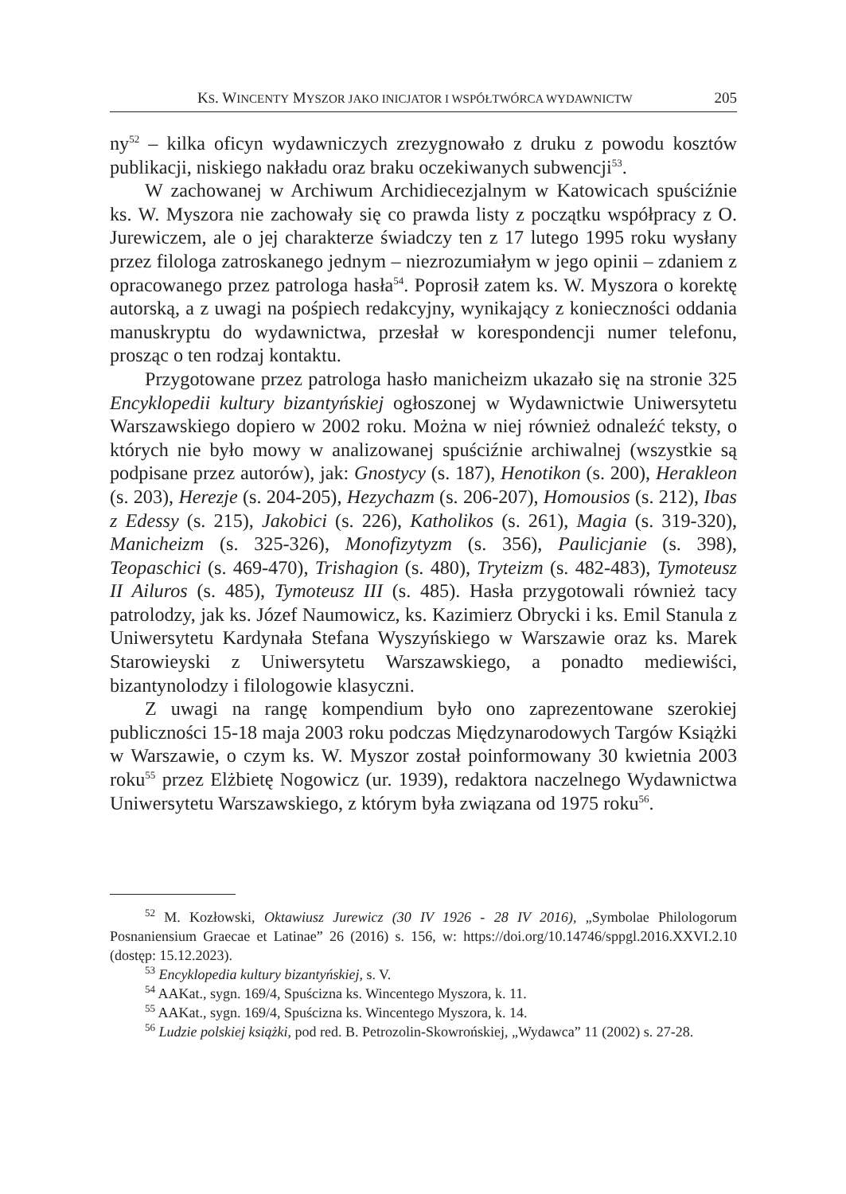KS. WINCENTY MYSZOR JAKO INICJATOR I WSPÓŁTWÓRCA WYDAWNICTW 205
ny<sup>52</sup> – kilka oficyn wydawniczych zrezygnowało z druku z powodu kosztów publikacji, niskiego nakładu oraz braku oczekiwanych subwencji<sup>53</sup>.
W zachowanej w Archiwum Archidiecezjalnym w Katowicach spuściźnie ks. W. Myszora nie zachowały się co prawda listy z początku współpracy z O. Jurewiczem, ale o jej charakterze świadczy ten z 17 lutego 1995 roku wysłany przez filologa zatroskanego jednym – niezrozumiałym w jego opinii – zdaniem z opracowanego przez patrologa hasła<sup>54</sup>. Poprosił zatem ks. W. Myszora o korektę autorską, a z uwagi na pośpiech redakcyjny, wynikający z konieczności oddania manuskryptu do wydawnictwa, przesłał w korespondencji numer telefonu, prosząc o ten rodzaj kontaktu.
Przygotowane przez patrologa hasło manicheizm ukazało się na stronie 325 Encyklopedii kultury bizantyńskiej ogłoszonej w Wydawnictwie Uniwersytetu Warszawskiego dopiero w 2002 roku. Można w niej również odnaleźć teksty, o których nie było mowy w analizowanej spuściźnie archiwalnej (wszystkie są podpisane przez autorów), jak: Gnostycy (s. 187), Henotikon (s. 200), Herakleon (s. 203), Herezje (s. 204-205), Hezychazm (s. 206-207), Homousios (s. 212), Ibas z Edessy (s. 215), Jakobici (s. 226), Katholikos (s. 261), Magia (s. 319-320), Manicheizm (s. 325-326), Monofizytyzm (s. 356), Paulicjanie (s. 398), Teopaschici (s. 469-470), Trishagion (s. 480), Tryteizm (s. 482-483), Tymoteusz II Ailuros (s. 485), Tymoteusz III (s. 485). Hasła przygotowali również tacy patrolodzy, jak ks. Józef Naumowicz, ks. Kazimierz Obrycki i ks. Emil Stanula z Uniwersytetu Kardynała Stefana Wyszyńskiego w Warszawie oraz ks. Marek Starowieyski z Uniwersytetu Warszawskiego, a ponadto mediewiści, bizantynolodzy i filologowie klasyczni.
Z uwagi na rangę kompendium było ono zaprezentowane szerokiej publiczności 15-18 maja 2003 roku podczas Międzynarodowych Targów Książki w Warszawie, o czym ks. W. Myszor został poinformowany 30 kwietnia 2003 roku<sup>55</sup> przez Elżbietę Nogowicz (ur. 1939), redaktora naczelnego Wydawnictwa Uniwersytetu Warszawskiego, z którym była związana od 1975 roku<sup>56</sup>.
<sup>52</sup> M. Kozłowski, Oktawiusz Jurewicz (30 IV 1926 - 28 IV 2016), „Symbolae Philologorum Posnaniensium Graecae et Latinae” 26 (2016) s. 156, w: https://doi.org/10.14746/sppgl.2016.XXVI.2.10 (dostęp: 15.12.2023).
<sup>53</sup> Encyklopedia kultury bizantyńskiej, s. V.
<sup>54</sup> AAKat., sygn. 169/4, Spuścizna ks. Wincentego Myszora, k. 11.
<sup>55</sup> AAKat., sygn. 169/4, Spuścizna ks. Wincentego Myszora, k. 14.
<sup>56</sup> Ludzie polskiej książki, pod red. B. Petrozolin-Skowrońskiej, „Wydawca” 11 (2002) s. 27-28.